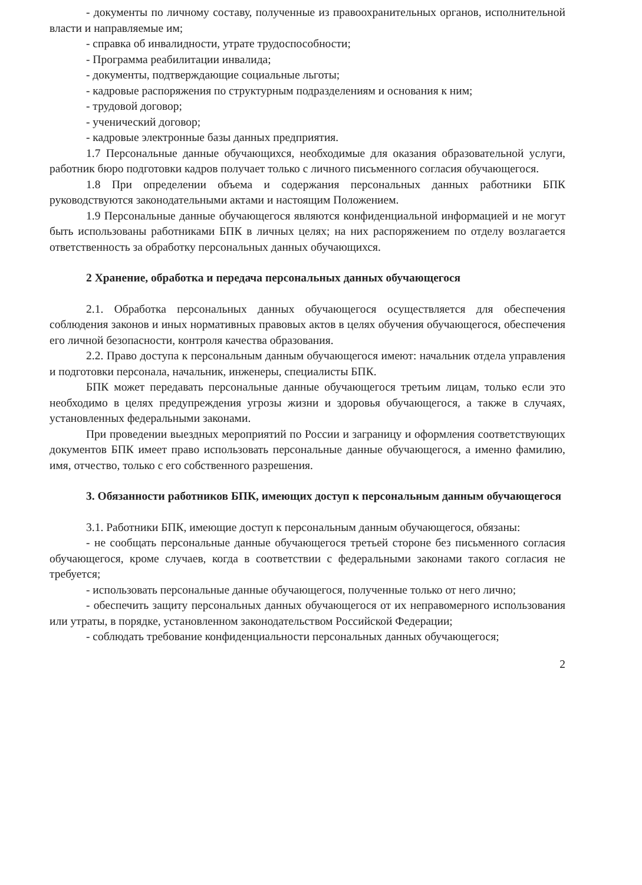- документы по личному составу, полученные из правоохранительных органов, исполнительной власти и направляемые им;
- справка об инвалидности, утрате трудоспособности;
- Программа реабилитации инвалида;
- документы, подтверждающие социальные льготы;
- кадровые распоряжения по структурным подразделениям и основания к ним;
- трудовой договор;
- ученический договор;
- кадровые электронные базы данных предприятия.
1.7 Персональные данные обучающихся, необходимые для оказания образовательной услуги, работник бюро подготовки кадров получает только с личного письменного согласия обучающегося.
1.8 При определении объема и содержания персональных данных работники БПК руководствуются законодательными актами и настоящим Положением.
1.9 Персональные данные обучающегося являются конфиденциальной информацией и не могут быть использованы работниками БПК в личных целях; на них распоряжением по отделу возлагается ответственность за обработку персональных данных обучающихся.
2 Хранение, обработка и передача персональных данных обучающегося
2.1. Обработка персональных данных обучающегося осуществляется для обеспечения соблюдения законов и иных нормативных правовых актов в целях обучения обучающегося, обеспечения его личной безопасности, контроля качества образования.
2.2. Право доступа к персональным данным обучающегося имеют: начальник отдела управления и подготовки персонала, начальник, инженеры, специалисты БПК.
БПК может передавать персональные данные обучающегося третьим лицам, только если это необходимо в целях предупреждения угрозы жизни и здоровья обучающегося, а также в случаях, установленных федеральными законами.
При проведении выездных мероприятий по России и заграницу и оформления соответствующих документов БПК имеет право использовать персональные данные обучающегося, а именно фамилию, имя, отчество, только с его собственного разрешения.
3. Обязанности работников БПК, имеющих доступ к персональным данным обучающегося
3.1. Работники БПК, имеющие доступ к персональным данным обучающегося, обязаны:
- не сообщать персональные данные обучающегося третьей стороне без письменного согласия обучающегося, кроме случаев, когда в соответствии с федеральными законами такого согласия не требуется;
- использовать персональные данные обучающегося, полученные только от него лично;
- обеспечить защиту персональных данных обучающегося от их неправомерного использования или утраты, в порядке, установленном законодательством Российской Федерации;
- соблюдать требование конфиденциальности персональных данных обучающегося;
2